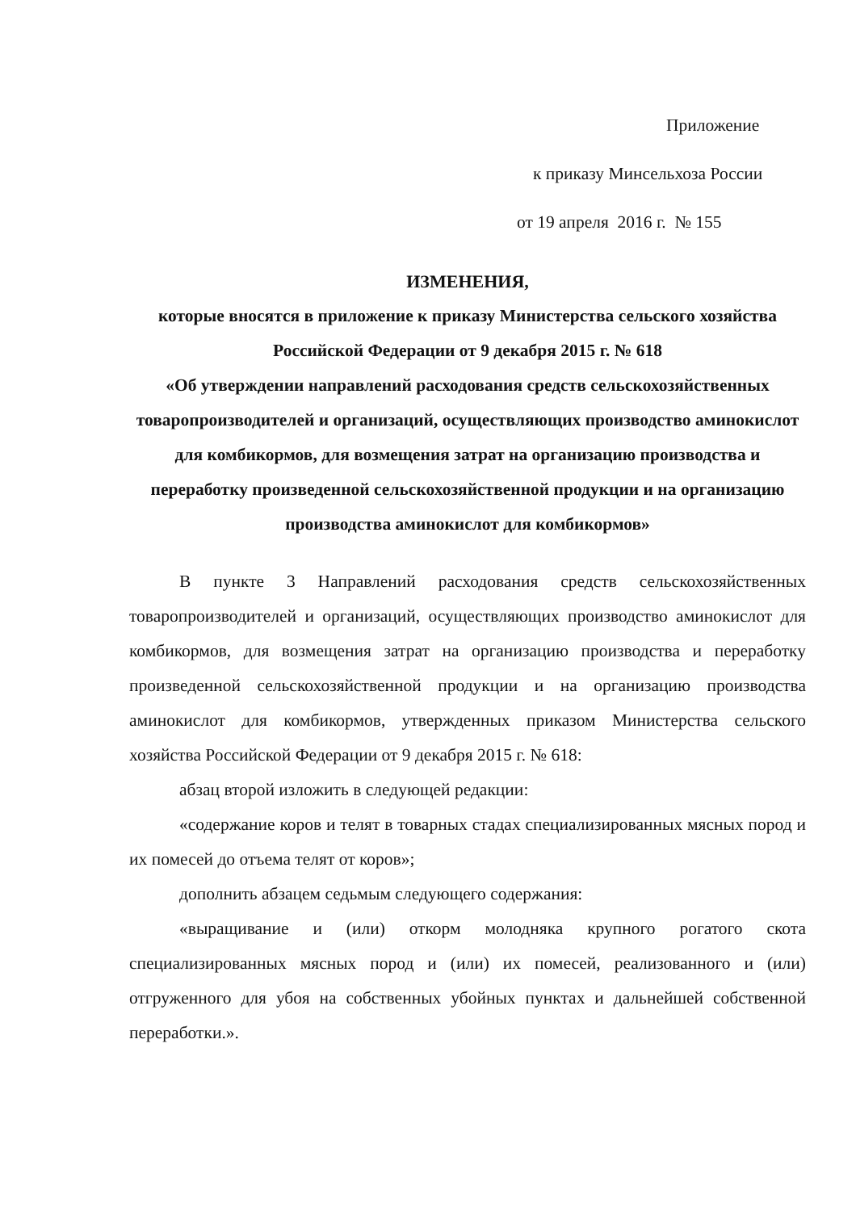Приложение
к приказу Минсельхоза России
от 19 апреля 2016 г. № 155
ИЗМЕНЕНИЯ,
которые вносятся в приложение к приказу Министерства сельского хозяйства Российской Федерации от 9 декабря 2015 г. № 618
«Об утверждении направлений расходования средств сельскохозяйственных товаропроизводителей и организаций, осуществляющих производство аминокислот для комбикормов, для возмещения затрат на организацию производства и переработку произведенной сельскохозяйственной продукции и на организацию производства аминокислот для комбикормов»
В пункте 3 Направлений расходования средств сельскохозяйственных товаропроизводителей и организаций, осуществляющих производство аминокислот для комбикормов, для возмещения затрат на организацию производства и переработку произведенной сельскохозяйственной продукции и на организацию производства аминокислот для комбикормов, утвержденных приказом Министерства сельского хозяйства Российской Федерации от 9 декабря 2015 г. № 618:
абзац второй изложить в следующей редакции:
«содержание коров и телят в товарных стадах специализированных мясных пород и их помесей до отъема телят от коров»;
дополнить абзацем седьмым следующего содержания:
«выращивание и (или) откорм молодняка крупного рогатого скота специализированных мясных пород и (или) их помесей, реализованного и (или) отгруженного для убоя на собственных убойных пунктах и дальнейшей собственной переработки.».